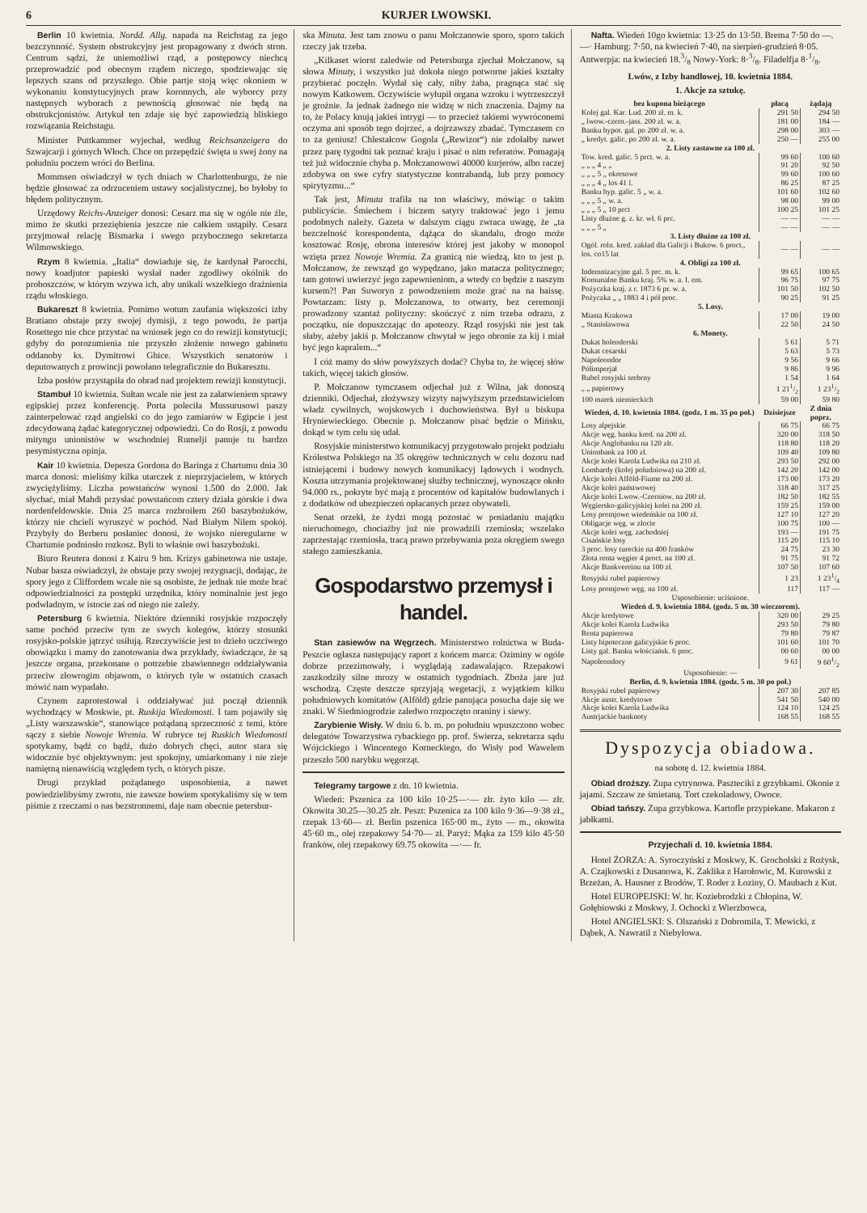6 KURJER LWOWSKI.
Berlin 10 kwietnia. Nordd. Allg. napada na Reichstag za jego bezczynność. System obstrukcyjny jest propagowany z dwóch stron. Centrum sądzi, że uniemożliwi rząd, a postępowcy niechcą przeprowadzić pod obecnym rządem niczego, spodziewając się lepszych szans od przyszłego. Obie partje stoją więc okoniem w wykonaniu konstytucyjnych praw koronnych, ale wyborcy przy następnych wyborach z pewnością głosować nie będą na obstrukcjonistów. Artykuł ten zdaje się być zapowiedzią bliskiego rozwiązania Reichstagu.
Minister Puttkammer wyjechał, według Reichsanzeigera do Szwajcarji i górnych Włoch. Chce on przepędzić święta u swej żony na południu poczem wróci do Berlina.
Mommsen oświadczył w tych dniach w Charlottenburgu, że nie będzie głosować za odrzuceniem ustawy socjalistycznej, bo byłoby to błędem politycznym.
Urzędowy Reichs-Anzeiger donosi: Cesarz ma się w ogóle nie źle, mimo że skutki przeziębienia jeszcze nie całkiem ustąpiły. Cesarz przyjmował relację Bismarka i swego przybocznego sekretarza Wilmowskiego.
Rzym 8 kwietnia. „Italia“ dowiaduje się, że kardynał Parocchi, nowy koadjutor papieski wysłał nader zgodliwy okólnik do proboszczów, w którym wzywa ich, aby unikali wszelkiego drażnienia rządu włoskiego.
Bukareszt 8 kwietnia. Pomimo wotum zaufania większości izby Bratiano obstaje przy swojej dymisji, z tego powodu, że partja Rosettego nie chce przystać na wniosek jego co do rewizji konstytucji; gdyby do porozumienia nie przyszło złożenie nowego gabinetu oddanoby ks. Dymitrowi Ghice. Wszystkich senatorów i deputowanych z prowincji powołano telegraficznie do Bukaresztu.
Izba posłów przystąpiła do obrad nad projektem rewizji konstytucji.
Stambuł 10 kwietnia. Sułtan wcale nie jest za załatwieniem sprawy egipskiej przez konferencję. Porta poleciła Mussurusowi paszy zainterpelować rząd angielski co do jego zamiarów w Egipcie i jest zdecydowaną żądać kategorycznej odpowiedzi. Co do Rosji, z powodu mityngu unionistów w wschodniej Rumelji panuje tu bardzo pesymistyczna opinja.
Kair 10 kwietnia. Depesza Gordona do Baringa z Chartumu dnia 30 marca donosi: mieliśmy kilka utarczek z nieprzyjacielem, w których zwyciężyliśmy. Liczba powstańców wynosi 1.500 do 2.000. Jak słychać, miał Mahdi przysłać powstańcom cztery działa górskie i dwa nordenfeldowskie. Dnia 25 marca rozbroiłem 260 baszybożuków, którzy nie chcieli wyruszyć w pochód. Nad Białym Nilem spokój. Przybyły do Berberu posłaniec donosi, że wojsko nieregularne w Chartumie podniosło rozkosz. Byli to właśnie owi baszybożuki.
Biuro Reutera donosi z Kairu 9 bm. Krizys gabinetowa nie ustaje. Nubar basza oświadczył, że obstaje przy swojej rezygnacji, dodając, że spory jego z Cliffordem wcale nie są osobiste, że jednak nie może brać odpowiedzialności za postępki urzędnika, który nominalnie jest jego podwładnym, w istocie zaś od niego nie zależy.
Petersburg 6 kwietnia. Niektóre dzienniki rosyjskie rozpoczęły same pochód przeciw tym ze swych kolegów, którzy stosunki rosyjsko-polskie jątrzyć usiłują. Rzeczywiście jest to dzieło uczciwego obowiązku i mamy do zanotowania dwa przykłady, świadczące, że są jeszcze organa, przekonane o potrzebie zbawiennego oddziaływania przeciw złowrogim objawom, o których tyle w ostatnich czasach mówić nam wypadało.
Czynem zaprotestował i oddziaływać już począł dziennik wychodzący w Moskwie, pt. Ruskija Wiedomosti. I tam pojawiły się „Listy warszawskie“, stanowiące pożądaną sprzeczność z temi, które sączy z siebie Nowoje Wremia. W rubryce tej Ruskich Wiedomosti spotykamy, bądź co bądź, dużo dobrych chęci, autor stara się widocznie być objektywnym: jest spokojny, umiarkomany i nie zieje namiętną nienawiścią względem tych, o których pisze.
Drugi przykład pożądanego usposobienia, a nawet powiedzielibyśmy zwrotu, nie zawsze bowiem spotykaliśmy się w tem piśmie z rzeczami o nas bezstronnemi, daje nam obecnie petersbur-
ska Minuta. Jest tam znowu o panu Mołczanowie sporo, sporo takich rzeczy jak trzeba.
„Kilkaset wiorst zaledwie od Petersburga zjechał Mołczanow, są słowa Minuty, i wszystko już dokoła niego potworne jakieś kształty przybierać poczęło. Wydał się cały, niby żaba, pragnąca stać się nowym Katkowem. Oczywiście wyłupił organa wzroku i wytrzeszczył je groźnie. Ja jednak żadnego nie widzę w nich znaczenia. Dajmy na to, że Polacy knują jakieś intrygi — to przecież takiemi wywróconemi oczyma ani sposób tego dojrzeć, a dojrzawszy zbadać. Tymczasem co to za geniusz! Chlestałcow Gogola („Rewizor“) nie zdołałby nawet przez parę tygodni tak poznać kraju i pisać o nim referatów. Pomagają też już widocznie chyba p. Mołczanowowi 40000 kurjerów, albo raczej zdobywa on swe cyfry statystyczne kontrabandą, lub przy pomocy spirytyzmu...“
Tak jest, Minuta trafiła na ton właściwy, mówiąc o takim publicyście. Śmiechem i biczem satyry traktować jego i jemu podobnych należy. Gazeta w dalszym ciągu zwraca uwagę, że „ta bezczelność korespondenta, dążąca do skandalu, drogo może kosztować Rosję, obrona interesów której jest jakoby w monopol wzięta przez Nowoje Wremia. Za granicą nie wiedzą, kto to jest p. Mołczanow, że zewsząd go wypędzano, jako matacza politycznego; tam gotowi uwierzyć jego zapewnieniom, a wtedy co będzie z naszym kursem?! Pan Suworyn z powodzeniem może grać na na baissę. Powtarzam: listy p. Mołczanowa, to otwarty, bez ceremonji prowadzony szantaż polityczny: skończyć z nim trzeba odrazu, z początku, nie dopuszczając do apoteozy. Rząd rosyjski nie jest tak słaby, ażeby jakiś p. Mołczanow chwytał w jego obronie za kij i miał być jego kapralem...“
I cóż mamy do słów powyższych dodać? Chyba to, że więcej słów takich, więcej takich głosów.
P. Mołczanow tymczasem odjechał już z Wilna, jak donoszą dzienniki. Odjechał, złożywszy wizyty najwyższym przedstawicielom władz cywilnych, wojskowych i duchowieństwa. Był u biskupa Hryniewieckiego. Obecnie p. Mołczanow pisać będzie o Mińsku, dokąd w tym celu się udał.
Rosyjskie ministerstwo komunikacyj przygotowało projekt podziału Królestwa Polskiego na 35 okręgów technicznych w celu dozoru nad istniejącemi i budowy nowych komunikacyj lądowych i wodnych. Koszta utrzymania projektowanej służby technicznej, wynoszące około 94.000 rs., pokryte być mają z procentów od kapitałów budowlanych i z dodatków od ubezpieczeń opłacanych przez obywateli.
Senat orzekł, że żydzi mogą pozostać w posiadaniu majątku nieruchomego, chociażby już nie prowadzili rzemiosła; wszelako zaprzestając rzemiosła, tracą prawo przebywania poza okręgiem swego stałego zamieszkania.
Gospodarstwo przemysł i handel.
Stan zasiewów na Węgrzech. Ministerstwo rolnictwa w Buda-Peszcie ogłasza następujący raport z końcem marca: Oziminy w ogóle dobrze przezimowały, i wyglądają zadawalająco. Rzepakowi zaszkodziły silne mrozy w ostatnich tygodniach. Zboża jare już wschodzą. Częste deszcze sprzyjają wegetacji, z wyjątkiem kilku południowych komitatów (Alföld) gdzie panująca posucha daje się we znaki. W Siedmiogrodzie zaledwo rozpoczęto oraniny i siewy.
Zarybienie Wisły. W dniu 6. b. m. po południu wpuszczono wobec delegatów Towarzystwa rybackiego pp. prof. Swierza, sekretarza sądu Wójcickiego i Wincentego Korneckiego, do Wisły pod Wawelem przeszło 500 narybku węgorząt.
Telegramy targowe z dn. 10 kwietnia.
Wiedeń: Pszenica za 100 kilo 10·25—·— złr. żyto kilo — złr. Okowita 30.25—30.25 złr. Peszt: Pszenica za 100 kilo 9·36—9·38 zł., rzepak 13·60— zł. Berlin pszenica 165·00 m., żyto — m., okowita 45·60 m., olej rzepakowy 54·70— zł. Paryż: Mąka za 159 kilo 45·50 franków, olej rzepakowy 69.75 okowita —·— fr.
Nafta. Wiedeń 10go kwietnia: 13·25 do 13·50. Brema 7·50 do —.—· Hamburg: 7·50, na kwiecień 7·40, na sierpień-grudzień 8·05. Antwerpja: na kwiecień 18.3/8 Nowy-York: 8·3/8. Filadelfja 8·1/8.
Lwów, z Izby handlowej, 10. kwietnia 1884.
1. Akcje za sztukę.
| bez kupona bieżącego | płacą | żądają |
| --- | --- | --- |
| Kolej gal. Kar. Lud. 200 zł. m. k. | 291 50 | 294 50 |
| „ lwow.-czern.-jass. 200 zł. w. a. | 181 00 | 184 — |
| Banku hypot. gal. po 200 zł. w. a. | 298 00 | 303 — |
| „ kredyt. galic. po 200 zł. w. a. | 250 — | 255 00 |
| 2. Listy zastawne za 100 zł. | | |
| Tow. kred. galic. 5 prct. w. a. | 99 60 | 100 60 |
| „ „ „ 4 „ „ | 91 20 | 92 50 |
| „ „ „ 5 „ okresowe | 99 60 | 100 60 |
| „ „ „ 4 „ los 41 l. | 86 25 | 87 25 |
| Banku hyp. galic. 5 „ w. a. | 101 60 | 102 60 |
| „ „ „ 5 „ w. a. | 98 00 | 99 00 |
| „ „ „ 5 „ 10 prct | 100 25 | 101 25 |
| Listy dłużne g. z. kr. wł. 6 prc. | — — | — — |
| „ „ „ 5 „ | — — | — — |
| 3. Listy dłużne za 100 zł. | | |
| Ogól. roln. kred. zakład dla Galicji i Bukow. 6 proct., los. co15 lat | — — | — — |
| 4. Obligi za 100 zł. | | |
| Indemnizacyjne gal. 5 prc. m. k. | 99 65 | 100 65 |
| Komunalne Banku kraj. 5% w. a. I. em. | 96 75 | 97 75 |
| Pożyczka kraj. z r. 1873 6 pr. w. a. | 101 50 | 102 50 |
| Pożyczka „ „ 1883 4 i pół proc. | 90 25 | 91 25 |
| 5. Losy. | | |
| Miasta Krakowa | 17 00 | 19 00 |
| „ Stanisławowa | 22 50 | 24 50 |
| 6. Monety. | | |
| Dukat holenderski | 5 61 | 5 71 |
| Dukat cesarski | 5 63 | 5 73 |
| Napoleondor | 9 56 | 9 66 |
| Półimperjał | 9 86 | 9 96 |
| Rubel rosyjski srebrny | 1 54 | 1 64 |
| „ „ papierowy | 1 211/2 | 1 231/2 |
| 100 marek niemieckich | 59 00 | 59 80 |
| Wiedeń, d. 10. kwietnia 1884. (godz. 1 m. 35 po poł.) | Dzisiejsze | Z dnia poprz. |
| Losy alpejskie | 66 75 | 66 75 |
| Akcje węg. banku kred. na 200 zł. | 320 00 | 318 50 |
| Akcje Anglobanku na 120 złr. | 118 80 | 118 20 |
| Unionbank za 100 zł. | 109 40 | 109 80 |
| Akcje kolei Karola Ludwika na 210 zł. | 293 50 | 292 00 |
| Lombardy (kolej południowa) na 200 zł. | 142 20 | 142 00 |
| Akcje kolei Alföld-Fiume na 200 zł. | 173 00 | 173 20 |
| Akcje kolei państwowej | 318 40 | 317 25 |
| Akcje kolei Lwow.-Czerniow. na 200 zł. | 182 50 | 182 55 |
| Węgiersko-galicyjskiej kolei na 200 zł. | 159 25 | 159 00 |
| Losy premjowe wiedeńskie na 100 zł. | 127 10 | 127 20 |
| Obligacje węg. w złocie | 100 75 | 100 — |
| Akcje kolei węg. zachodniej | 193 — | 191 75 |
| Cisańskie losy | 115 20 | 115 10 |
| 3 proc. losy tureckie na 400 franków | 24 75 | 23 30 |
| Złota renta węgier 4 proct. na 100 zł. | 91 75 | 91 72 |
| Akcje Bankvereinu na 100 zł. | 107 50 | 107 60 |
| Rosyjski rubel papierowy | 1 23 | 1 231/4 |
| Losy premjowe węg. na 100 zł. | 117 | 117 — |
| Usposobienie: uciśnione. | | |
| Wiedeń d. 9. kwietnia 1884. (godz. 5 m. 30 wieczorem). | | |
| Akcje kredytowe | 320 00 | 29 25 |
| Akcje kolei Karola Ludwika | 293 50 | 79 80 |
| Renta papierowa | 79 80 | 79 87 |
| Listy hipoteczne galicyjskie 6 proc. | 101 60 | 101 70 |
| Listy gal. Banku włościańsk. 6 proc. | 00 60 | 00 00 |
| Napoleondory | 9 61 | 9 601/2 |
| Usposobienie: — | | |
| Berlin, d. 9. kwietnia 1884. (godz. 5 m. 30 po poł.) | | |
| Rosyjski rubel papierowy | 207 30 | 207 85 |
| Akcje austr. kredytowe | 541 50 | 540 00 |
| Akcje kolei Karola Ludwika | 124 10 | 124 25 |
| Austrjackie banknoty | 168 55 | 168 55 |
Dyspozycja obiadowa.
na sobotę d. 12. kwietnia 1884.
Obiad droższy. Zupa cytrynowa. Paszteciki z grzybkami. Okonie z jajami. Szczaw ze śmietaną. Tort czekoladowy, Owoce.
Obiad tańszy. Zupa grzybkowa. Kartofle przypiekane. Makaron z jabłkami.
Przyjechali d. 10. kwietnia 1884.
Hotel ŻORZA: A. Syroczyński z Moskwy, K. Grocholski z Rożysk, A. Czajkowski z Dusanowa, K. Zaklika z Harołowic, M. Kurowski z Brzeżan, A. Hausner z Brodów, T. Roder z Łoziny, O. Maubach z Kut.
Hotel EUROPEJSKI: W. hr. Koziebrodzki z Chłopina, W. Gołębiowski z Moskwy, J. Ochocki z Wierzbowca,
Hotel ANGIELSKI: S. Olszański z Dobromila, T. Mewicki, z Dąbek, A. Nawratil z Niebyłowa.